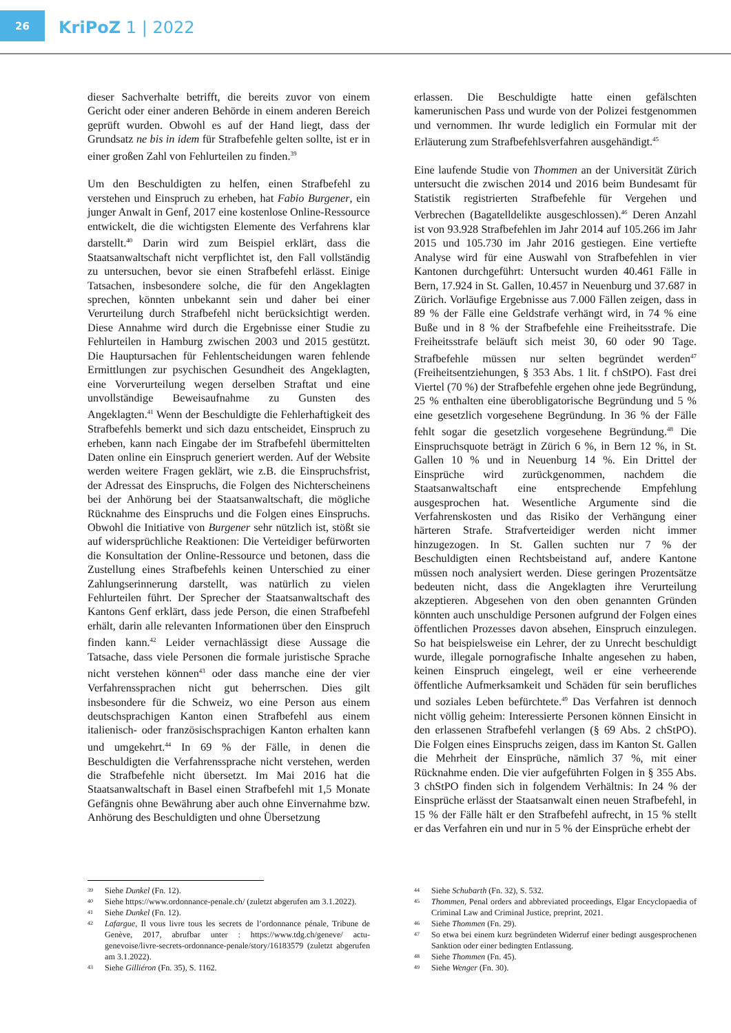26
KriPoZ 1 | 2022
dieser Sachverhalte betrifft, die bereits zuvor von einem Gericht oder einer anderen Behörde in einem anderen Bereich geprüft wurden. Obwohl es auf der Hand liegt, dass der Grundsatz ne bis in idem für Strafbefehle gelten sollte, ist er in einer großen Zahl von Fehlurteilen zu finden.<sup>39</sup>
Um den Beschuldigten zu helfen, einen Strafbefehl zu verstehen und Einspruch zu erheben, hat Fabio Burgener, ein junger Anwalt in Genf, 2017 eine kostenlose Online-Ressource entwickelt, die die wichtigsten Elemente des Verfahrens klar darstellt.<sup>40</sup> Darin wird zum Beispiel erklärt, dass die Staatsanwaltschaft nicht verpflichtet ist, den Fall vollständig zu untersuchen, bevor sie einen Strafbefehl erlässt. Einige Tatsachen, insbesondere solche, die für den Angeklagten sprechen, könnten unbekannt sein und daher bei einer Verurteilung durch Strafbefehl nicht berücksichtigt werden. Diese Annahme wird durch die Ergebnisse einer Studie zu Fehlurteilen in Hamburg zwischen 2003 und 2015 gestützt. Die Hauptursachen für Fehlentscheidungen waren fehlende Ermittlungen zur psychischen Gesundheit des Angeklagten, eine Vorverurteilung wegen derselben Straftat und eine unvollständige Beweisaufnahme zu Gunsten des Angeklagten.<sup>41</sup> Wenn der Beschuldigte die Fehlerhaftigkeit des Strafbefehls bemerkt und sich dazu entscheidet, Einspruch zu erheben, kann nach Eingabe der im Strafbefehl übermittelten Daten online ein Einspruch generiert werden. Auf der Website werden weitere Fragen geklärt, wie z.B. die Einspruchsfrist, der Adressat des Einspruchs, die Folgen des Nichterscheinens bei der Anhörung bei der Staatsanwaltschaft, die mögliche Rücknahme des Einspruchs und die Folgen eines Einspruchs. Obwohl die Initiative von Burgener sehr nützlich ist, stößt sie auf widersprüchliche Reaktionen: Die Verteidiger befürworten die Konsultation der Online-Ressource und betonen, dass die Zustellung eines Strafbefehls keinen Unterschied zu einer Zahlungserinnerung darstellt, was natürlich zu vielen Fehlurteilen führt. Der Sprecher der Staatsanwaltschaft des Kantons Genf erklärt, dass jede Person, die einen Strafbefehl erhält, darin alle relevanten Informationen über den Einspruch finden kann.<sup>42</sup> Leider vernachlässigt diese Aussage die Tatsache, dass viele Personen die formale juristische Sprache nicht verstehen können<sup>43</sup> oder dass manche eine der vier Verfahrenssprachen nicht gut beherrschen. Dies gilt insbesondere für die Schweiz, wo eine Person aus einem deutschsprachigen Kanton einen Strafbefehl aus einem italienisch- oder französischsprachigen Kanton erhalten kann und umgekehrt.<sup>44</sup> In 69 % der Fälle, in denen die Beschuldigten die Verfahrenssprache nicht verstehen, werden die Strafbefehle nicht übersetzt. Im Mai 2016 hat die Staatsanwaltschaft in Basel einen Strafbefehl mit 1,5 Monate Gefängnis ohne Bewährung aber auch ohne Einvernahme bzw. Anhörung des Beschuldigten und ohne Übersetzung
erlassen. Die Beschuldigte hatte einen gefälschten kamerunischen Pass und wurde von der Polizei festgenommen und vernommen. Ihr wurde lediglich ein Formular mit der Erläuterung zum Strafbefehlsverfahren ausgehändigt.<sup>45</sup>
Eine laufende Studie von Thommen an der Universität Zürich untersucht die zwischen 2014 und 2016 beim Bundesamt für Statistik registrierten Strafbefehle für Vergehen und Verbrechen (Bagatelldelikte ausgeschlossen).<sup>46</sup> Deren Anzahl ist von 93.928 Strafbefehlen im Jahr 2014 auf 105.266 im Jahr 2015 und 105.730 im Jahr 2016 gestiegen. Eine vertiefte Analyse wird für eine Auswahl von Strafbefehlen in vier Kantonen durchgeführt: Untersucht wurden 40.461 Fälle in Bern, 17.924 in St. Gallen, 10.457 in Neuenburg und 37.687 in Zürich. Vorläufige Ergebnisse aus 7.000 Fällen zeigen, dass in 89 % der Fälle eine Geldstrafe verhängt wird, in 74 % eine Buße und in 8 % der Strafbefehle eine Freiheitsstrafe. Die Freiheitsstrafe beläuft sich meist 30, 60 oder 90 Tage. Strafbefehle müssen nur selten begründet werden<sup>47</sup> (Freiheitsentziehungen, § 353 Abs. 1 lit. f chStPO). Fast drei Viertel (70 %) der Strafbefehle ergehen ohne jede Begründung, 25 % enthalten eine überobligatorische Begründung und 5 % eine gesetzlich vorgesehene Begründung. In 36 % der Fälle fehlt sogar die gesetzlich vorgesehene Begründung.<sup>48</sup> Die Einspruchsquote beträgt in Zürich 6 %, in Bern 12 %, in St. Gallen 10 % und in Neuenburg 14 %. Ein Drittel der Einsprüche wird zurückgenommen, nachdem die Staatsanwaltschaft eine entsprechende Empfehlung ausgesprochen hat. Wesentliche Argumente sind die Verfahrenskosten und das Risiko der Verhängung einer härteren Strafe. Strafverteidiger werden nicht immer hinzugezogen. In St. Gallen suchten nur 7 % der Beschuldigten einen Rechtsbeistand auf, andere Kantone müssen noch analysiert werden. Diese geringen Prozentsätze bedeuten nicht, dass die Angeklagten ihre Verurteilung akzeptieren. Abgesehen von den oben genannten Gründen könnten auch unschuldige Personen aufgrund der Folgen eines öffentlichen Prozesses davon absehen, Einspruch einzulegen. So hat beispielsweise ein Lehrer, der zu Unrecht beschuldigt wurde, illegale pornografische Inhalte angesehen zu haben, keinen Einspruch eingelegt, weil er eine verheerende öffentliche Aufmerksamkeit und Schäden für sein berufliches und soziales Leben befürchtete.<sup>49</sup> Das Verfahren ist dennoch nicht völlig geheim: Interessierte Personen können Einsicht in den erlassenen Strafbefehl verlangen (§ 69 Abs. 2 chStPO). Die Folgen eines Einspruchs zeigen, dass im Kanton St. Gallen die Mehrheit der Einsprüche, nämlich 37 %, mit einer Rücknahme enden. Die vier aufgeführten Folgen in § 355 Abs. 3 chStPO finden sich in folgendem Verhältnis: In 24 % der Einsprüche erlässt der Staatsanwalt einen neuen Strafbefehl, in 15 % der Fälle hält er den Strafbefehl aufrecht, in 15 % stellt er das Verfahren ein und nur in 5 % der Einsprüche erhebt der
39 Siehe Dunkel (Fn. 12).
40 Siehe https://www.ordonnance-penale.ch/ (zuletzt abgerufen am 3.1.2022).
41 Siehe Dunkel (Fn. 12).
42 Lafargue, Il vous livre tous les secrets de l’ordonnance pénale, Tribune de Genève, 2017, abrufbar unter : https://www.tdg.ch/geneve/ actu-genevoise/livre-secrets-ordonnance-penale/story/16183579 (zuletzt abgerufen am 3.1.2022).
43 Siehe Gilliéron (Fn. 35), S. 1162.
44 Siehe Schubarth (Fn. 32), S. 532.
45 Thommen, Penal orders and abbreviated proceedings, Elgar Encyclopaedia of Criminal Law and Criminal Justice, preprint, 2021.
46 Siehe Thommen (Fn. 29).
47 So etwa bei einem kurz begründeten Widerruf einer bedingt ausgesprochenen Sanktion oder einer bedingten Entlassung.
48 Siehe Thommen (Fn. 45).
49 Siehe Wenger (Fn. 30).